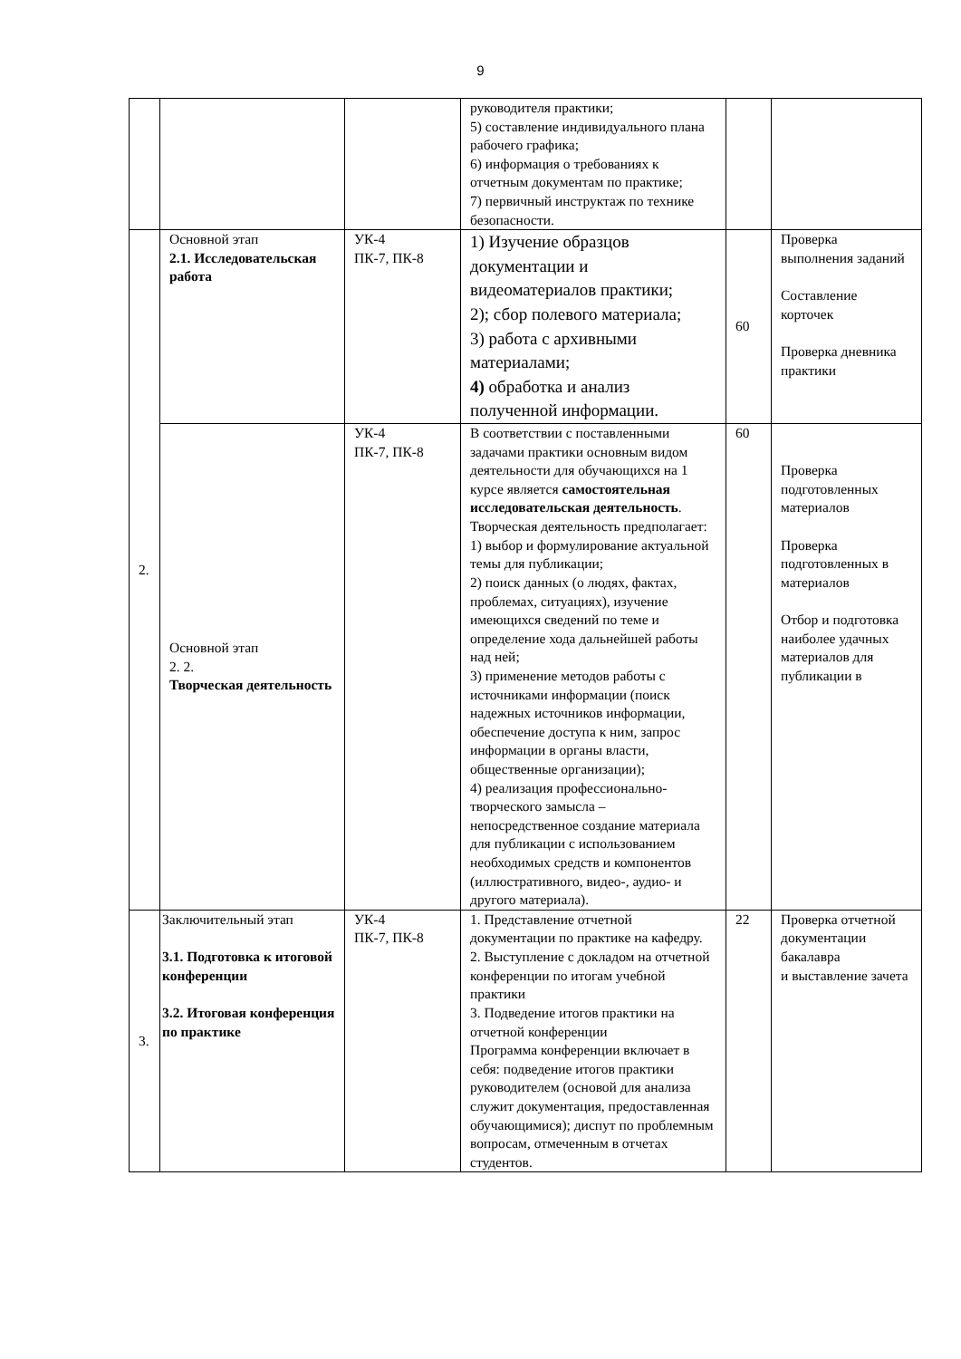9
| | | | руководителя практики; 5) составление индивидуального плана рабочего графика; 6) информация о требованиях к отчетным документам по практике; 7) первичный инструктаж по технике безопасности. | | |
| 2. | Основной этап 2.1. Исследовательская работа | УК-4 ПК-7, ПК-8 | 1) Изучение образцов документации и видеоматериалов практики; 2); сбор полевого материала; 3) работа с архивными материалами; 4) обработка и анализ полученной информации. | 60 | Проверка выполнения заданий Составление корточек Проверка дневника практики |
| | Основной этап 2. 2. Творческая деятельность | УК-4 ПК-7, ПК-8 | В соответствии с поставленными задачами практики основным видом деятельности для обучающихся на 1 курсе является самостоятельная исследовательская деятельность . Творческая деятельность предполагает: 1) выбор и формулирование актуальной темы для публикации; 2) поиск данных (о людях, фактах, проблемах, ситуациях), изучение имеющихся сведений по теме и определение хода дальнейшей работы над ней; 3) применение методов работы с источниками информации (поиск надежных источников информации, обеспечение доступа к ним, запрос информации в органы власти, общественные организации); 4) реализация профессионально-творческого замысла – непосредственное создание материала для публикации с использованием необходимых средств и компонентов (иллюстративного, видео-, аудио- и другого материала). | 60 | Проверка подготовленных материалов Проверка подготовленных в материалов Отбор и подготовка наиболее удачных материалов для публикации в |
| 3. | Заключительный этап 3.1. Подготовка к итоговой конференции 3.2. Итоговая конференция по практике | УК-4 ПК-7, ПК-8 | 1. Представление отчетной документации по практике на кафедру. 2. Выступление с докладом на отчетной конференции по итогам учебной практики 3. Подведение итогов практики на отчетной конференции Программа конференции включает в себя: подведение итогов практики руководителем (основой для анализа служит документация, предоставленная обучающимися); диспут по проблемным вопросам, отмеченным в отчетах студентов. | 22 | Проверка отчетной документации бакалавра и выставление зачета |